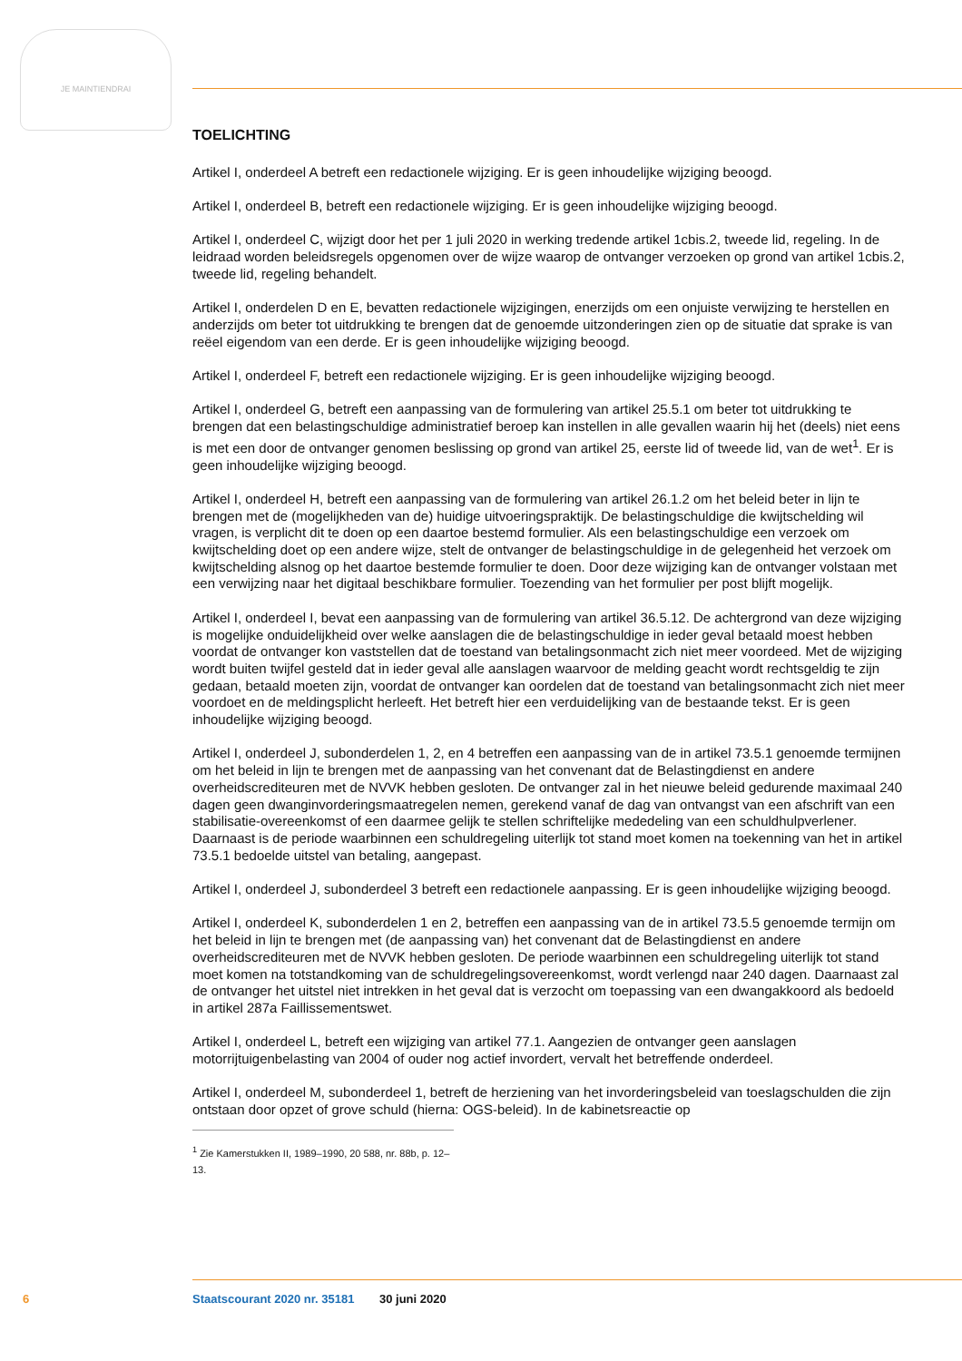JE MAINTIENDRAI
TOELICHTING
Artikel I, onderdeel A betreft een redactionele wijziging. Er is geen inhoudelijke wijziging beoogd.
Artikel I, onderdeel B, betreft een redactionele wijziging. Er is geen inhoudelijke wijziging beoogd.
Artikel I, onderdeel C, wijzigt door het per 1 juli 2020 in werking tredende artikel 1cbis.2, tweede lid, regeling. In de leidraad worden beleidsregels opgenomen over de wijze waarop de ontvanger verzoeken op grond van artikel 1cbis.2, tweede lid, regeling behandelt.
Artikel I, onderdelen D en E, bevatten redactionele wijzigingen, enerzijds om een onjuiste verwijzing te herstellen en anderzijds om beter tot uitdrukking te brengen dat de genoemde uitzonderingen zien op de situatie dat sprake is van reëel eigendom van een derde. Er is geen inhoudelijke wijziging beoogd.
Artikel I, onderdeel F, betreft een redactionele wijziging. Er is geen inhoudelijke wijziging beoogd.
Artikel I, onderdeel G, betreft een aanpassing van de formulering van artikel 25.5.1 om beter tot uitdrukking te brengen dat een belastingschuldige administratief beroep kan instellen in alle gevallen waarin hij het (deels) niet eens is met een door de ontvanger genomen beslissing op grond van artikel 25, eerste lid of tweede lid, van de wet<sup>1</sup>. Er is geen inhoudelijke wijziging beoogd.
Artikel I, onderdeel H, betreft een aanpassing van de formulering van artikel 26.1.2 om het beleid beter in lijn te brengen met de (mogelijkheden van de) huidige uitvoeringspraktijk. De belastingschuldige die kwijtschelding wil vragen, is verplicht dit te doen op een daartoe bestemd formulier. Als een belastingschuldige een verzoek om kwijtschelding doet op een andere wijze, stelt de ontvanger de belastingschuldige in de gelegenheid het verzoek om kwijtschelding alsnog op het daartoe bestemde formulier te doen. Door deze wijziging kan de ontvanger volstaan met een verwijzing naar het digitaal beschikbare formulier. Toezending van het formulier per post blijft mogelijk.
Artikel I, onderdeel I, bevat een aanpassing van de formulering van artikel 36.5.12. De achtergrond van deze wijziging is mogelijke onduidelijkheid over welke aanslagen die de belastingschuldige in ieder geval betaald moest hebben voordat de ontvanger kon vaststellen dat de toestand van betalingsonmacht zich niet meer voordeed. Met de wijziging wordt buiten twijfel gesteld dat in ieder geval alle aanslagen waarvoor de melding geacht wordt rechtsgeldig te zijn gedaan, betaald moeten zijn, voordat de ontvanger kan oordelen dat de toestand van betalingsonmacht zich niet meer voordoet en de meldingsplicht herleeft. Het betreft hier een verduidelijking van de bestaande tekst. Er is geen inhoudelijke wijziging beoogd.
Artikel I, onderdeel J, subonderdelen 1, 2, en 4 betreffen een aanpassing van de in artikel 73.5.1 genoemde termijnen om het beleid in lijn te brengen met de aanpassing van het convenant dat de Belastingdienst en andere overheidscrediteuren met de NVVK hebben gesloten. De ontvanger zal in het nieuwe beleid gedurende maximaal 240 dagen geen dwanginvorderingsmaatregelen nemen, gerekend vanaf de dag van ontvangst van een afschrift van een stabilisatie-overeenkomst of een daarmee gelijk te stellen schriftelijke mededeling van een schuldhulpverlener. Daarnaast is de periode waarbinnen een schuldregeling uiterlijk tot stand moet komen na toekenning van het in artikel 73.5.1 bedoelde uitstel van betaling, aangepast.
Artikel I, onderdeel J, subonderdeel 3 betreft een redactionele aanpassing. Er is geen inhoudelijke wijziging beoogd.
Artikel I, onderdeel K, subonderdelen 1 en 2, betreffen een aanpassing van de in artikel 73.5.5 genoemde termijn om het beleid in lijn te brengen met (de aanpassing van) het convenant dat de Belastingdienst en andere overheidscrediteuren met de NVVK hebben gesloten. De periode waarbinnen een schuldregeling uiterlijk tot stand moet komen na totstandkoming van de schuldregelingsovereenkomst, wordt verlengd naar 240 dagen. Daarnaast zal de ontvanger het uitstel niet intrekken in het geval dat is verzocht om toepassing van een dwangakkoord als bedoeld in artikel 287a Faillissementswet.
Artikel I, onderdeel L, betreft een wijziging van artikel 77.1. Aangezien de ontvanger geen aanslagen motorrijtuigenbelasting van 2004 of ouder nog actief invordert, vervalt het betreffende onderdeel.
Artikel I, onderdeel M, subonderdeel 1, betreft de herziening van het invorderingsbeleid van toeslagschulden die zijn ontstaan door opzet of grove schuld (hierna: OGS-beleid). In de kabinetsreactie op
<sup>1</sup> Zie Kamerstukken II, 1989–1990, 20 588, nr. 88b, p. 12–13.
6 Staatscourant 2020 nr. 35181 30 juni 2020